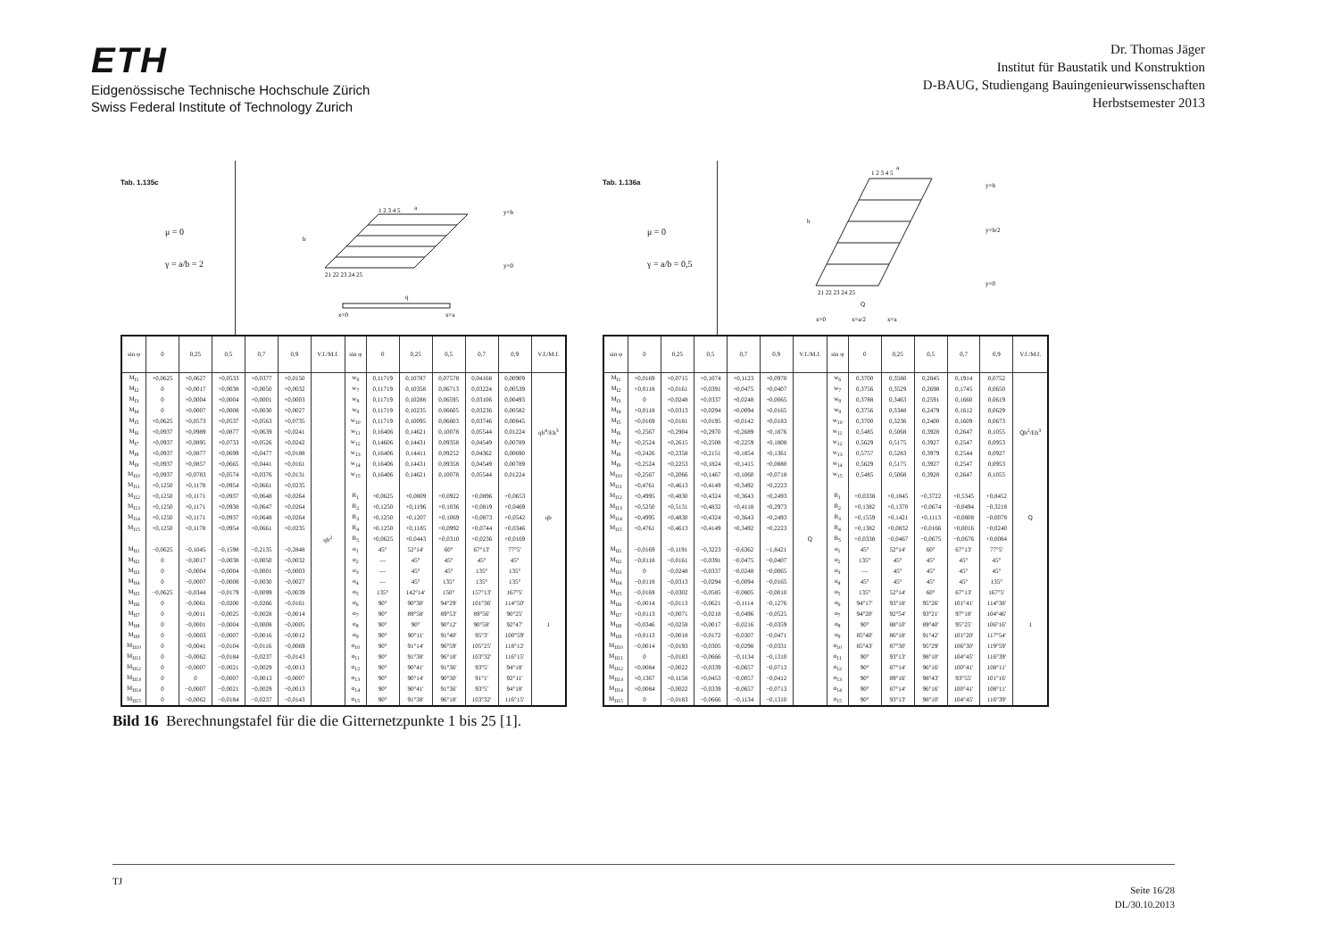ETH
Eidgenössische Technische Hochschule Zürich
Swiss Federal Institute of Technology Zurich
Dr. Thomas Jäger
Institut für Baustatik und Konstruktion
D-BAUG, Studiengang Bauingenieurwissenschaften
Herbstsemester 2013
Tab. 1.135c
μ = 0
γ = a/b = 2
1 2 3 4 5
21 22 23 24 25
a
b
x=0
x=a
q
y=b
y=0
| sin φ | 0 | 0,25 | 0,5 | 0,7 | 0,9 | V.f./M.f. | sin φ | 0 | 0,25 | 0,5 | 0,7 | 0,9 | V.f./M.f. |
| --- | --- | --- | --- | --- | --- | --- | --- | --- | --- | --- | --- | --- | --- |
| M<sub>I1</sub> | +0,0625 | +0,0627 | +0,0533 | +0,0377 | +0,0150 | qb<sup>2</sup> | w<sub>6</sub> | 0,11719 | 0,10787 | 0,07578 | 0,04168 | 0,00909 | qb<sup>4</sup>/Eh<sup>3</sup> |
| M<sub>I2</sub> | 0 | +0,0017 | +0,0038 | +0,0050 | +0,0032 | | w<sub>7</sub> | 0,11719 | 0,10358 | 0,06713 | 0,03224 | 0,00539 | |
| M<sub>I3</sub> | 0 | +0,0004 | +0,0004 | +0,0001 | +0,0003 | | w<sub>8</sub> | 0,11719 | 0,10288 | 0,06595 | 0,03106 | 0,00493 | |
| M<sub>I4</sub> | 0 | +0,0007 | +0,0008 | +0,0030 | +0,0027 | | w<sub>9</sub> | 0,11719 | 0,10235 | 0,06605 | 0,03236 | 0,00582 | |
| M<sub>I5</sub> | +0,0625 | +0,0573 | +0,0537 | +0,0563 | +0,0735 | | w<sub>10</sub> | 0,11719 | 0,10095 | 0,06803 | 0,03746 | 0,00845 | |
| M<sub>I6</sub> | +0,0937 | +0,0989 | +0,0877 | +0,0639 | +0,0241 | | w<sub>11</sub> | 0,16406 | 0,14621 | 0,10078 | 0,05544 | 0,01224 | |
| M<sub>I7</sub> | +0,0937 | +0,0895 | +0,0733 | +0,0526 | +0,0242 | | w<sub>12</sub> | 0,14606 | 0,14431 | 0,09358 | 0,04549 | 0,00789 | |
| M<sub>I8</sub> | +0,0937 | +0,0877 | +0,0699 | +0,0477 | +0,0188 | | w<sub>13</sub> | 0,16406 | 0,14411 | 0,09252 | 0,04362 | 0,00690 | |
| M<sub>I9</sub> | +0,0937 | +0,0857 | +0,0665 | +0,0441 | +0,0161 | | w<sub>14</sub> | 0,16406 | 0,14431 | 0,09358 | 0,04549 | 0,00789 | |
| M<sub>I10</sub> | +0,0937 | +0,0783 | +0,0574 | +0,0376 | +0,0131 | | w<sub>15</sub> | 0,16406 | 0,14621 | 0,10078 | 0,05544 | 0,01224 | |
| M<sub>I11</sub> | +0,1250 | +0,1178 | +0,0954 | +0,0661 | +0,0235 | | | | | | | | |
| M<sub>I12</sub> | +0,1250 | +0,1171 | +0,0937 | +0,0648 | +0,0264 | | R<sub>1</sub> | +0,0625 | +0,0809 | +0,0922 | +0,0896 | +0,0653 | qb |
| M<sub>I13</sub> | +0,1250 | +0,1171 | +0,0938 | +0,0647 | +0,0264 | | R<sub>2</sub> | +0,1250 | +0,1196 | +0,1036 | +0,0819 | +0,0469 | |
| M<sub>I14</sub> | +0,1250 | +0,1171 | +0,0937 | +0,0648 | +0,0264 | | R<sub>3</sub> | +0,1250 | +0,1207 | +0,1069 | +0,0873 | +0,0542 | |
| M<sub>I15</sub> | +0,1250 | +0,1178 | +0,0954 | +0,0661 | +0,0235 | | R<sub>4</sub> | +0,1250 | +0,1185 | +0,0992 | +0,0744 | +0,0346 | |
| | | | | | | | R<sub>5</sub> | +0,0625 | +0,0443 | +0,0310 | +0,0236 | +0,0169 | |
| M<sub>II1</sub> | −0,0625 | −0,1045 | −0,1598 | −0,2135 | −0,2848 | | α<sub>1</sub> | 45° | 52°14′ | 60° | 67°13′ | 77°5′ | 1 |
| M<sub>II2</sub> | 0 | −0,0017 | −0,0038 | −0,0050 | −0,0032 | | α<sub>2</sub> | — | 45° | 45° | 45° | 45° | |
| M<sub>II3</sub> | 0 | −0,0004 | −0,0004 | −0,0001 | −0,0003 | | α<sub>3</sub> | — | 45° | 45° | 135° | 135° | |
| M<sub>II4</sub> | 0 | −0,0007 | −0,0008 | −0,0030 | −0,0027 | | α<sub>4</sub> | — | 45° | 135° | 135° | 135° | |
| M<sub>II5</sub> | −0,0625 | −0,0344 | −0,0179 | −0,0099 | −0,0039 | | α<sub>5</sub> | 135° | 142°14′ | 150° | 157°13′ | 167°5′ | |
| M<sub>II6</sub> | 0 | −0,0061 | −0,0200 | −0,0266 | −0,0161 | | α<sub>6</sub> | 90° | 90°30′ | 94°29′ | 101°36′ | 114°50′ | |
| M<sub>II7</sub> | 0 | −0,0011 | −0,0025 | −0,0028 | −0,0014 | | α<sub>7</sub> | 90° | 89°58′ | 89°53′ | 89°56′ | 90°25′ | |
| M<sub>II8</sub> | 0 | −0,0001 | −0,0004 | −0,0008 | −0,0005 | | α<sub>8</sub> | 90° | 90° | 90°12′ | 90°58′ | 92°47′ | |
| M<sub>II9</sub> | 0 | −0,0003 | −0,0007 | −0,0016 | −0,0012 | | α<sub>9</sub> | 90° | 90°11′ | 91°40′ | 95°3′ | 100°59′ | |
| M<sub>II10</sub> | 0 | −0,0041 | −0,0104 | −0,0116 | −0,0069 | | α<sub>10</sub> | 90° | 91°14′ | 96°59′ | 105°25′ | 118°12′ | |
| M<sub>II11</sub> | 0 | −0,0062 | −0,0184 | −0,0237 | −0,0143 | | α<sub>11</sub> | 90° | 91°38′ | 96°18′ | 103°32′ | 116°15′ | |
| M<sub>II12</sub> | 0 | −0,0007 | −0,0021 | −0,0029 | −0,0013 | | α<sub>12</sub> | 90° | 90°41′ | 91°36′ | 93°5′ | 94°18′ | |
| M<sub>II13</sub> | 0 | 0 | −0,0007 | −0,0013 | −0,0007 | | α<sub>13</sub> | 90° | 90°14′ | 90°30′ | 91°1′ | 92°11′ | |
| M<sub>II14</sub> | 0 | −0,0007 | −0,0021 | −0,0029 | −0,0013 | | α<sub>14</sub> | 90° | 90°41′ | 91°36′ | 93°5′ | 94°18′ | |
| M<sub>II15</sub> | 0 | −0,0062 | −0,0184 | −0,0237 | −0,0143 | | α<sub>15</sub> | 90° | 91°38′ | 96°18′ | 103°32′ | 116°15′ | |
Tab. 1.136a
μ = 0
γ = a/b = 0,5
1 2 3 4 5
21 22 23 24 25
a
b
x=0
x=a/2
x=a
Q
y=b
y=b/2
y=0
| sin φ | 0 | 0,25 | 0,5 | 0,7 | 0,9 | V.f./M.f. | sin φ | 0 | 0,25 | 0,5 | 0,7 | 0,9 | V.f./M.f. |
| --- | --- | --- | --- | --- | --- | --- | --- | --- | --- | --- | --- | --- | --- |
| M<sub>I1</sub> | +0,0169 | +0,0715 | +0,1074 | +0,1123 | +0,0970 | Q | w<sub>6</sub> | 0,3700 | 0,3580 | 0,2845 | 0,1914 | 0,0752 | Qb<sup>2</sup>/Eh<sup>3</sup> |
| M<sub>I2</sub> | +0,0118 | +0,0161 | +0,0391 | +0,0475 | +0,0407 | | w<sub>7</sub> | 0,3756 | 0,3529 | 0,2698 | 0,1745 | 0,0650 | |
| M<sub>I3</sub> | 0 | +0,0248 | +0,0337 | +0,0248 | +0,0065 | | w<sub>8</sub> | 0,3788 | 0,3463 | 0,2591 | 0,1660 | 0,0619 | |
| M<sub>I4</sub> | +0,0118 | +0,0313 | +0,0294 | +0,0094 | +0,0165 | | w<sub>9</sub> | 0,3756 | 0,3348 | 0,2479 | 0,1612 | 0,0629 | |
| M<sub>I5</sub> | +0,0169 | +0,0181 | +0,0195 | +0,0142 | +0,0183 | | w<sub>10</sub> | 0,3700 | 0,3236 | 0,2400 | 0,1609 | 0,0673 | |
| M<sub>I6</sub> | +0,2567 | +0,2904 | +0,2970 | +0,2689 | +0,1876 | | w<sub>11</sub> | 0,5485 | 0,5068 | 0,3928 | 0,2647 | 0,1055 | |
| M<sub>I7</sub> | +0,2524 | +0,2615 | +0,2508 | +0,2259 | +0,1808 | | w<sub>12</sub> | 0,5629 | 0,5175 | 0,3927 | 0,2547 | 0,0953 | |
| M<sub>I8</sub> | +0,2426 | +0,2358 | +0,2151 | +0,1854 | +0,1361 | | w<sub>13</sub> | 0,5757 | 0,5283 | 0,3979 | 0,2544 | 0,0927 | |
| M<sub>I9</sub> | +0,2524 | +0,2253 | +0,1824 | +0,1415 | +0,0880 | | w<sub>14</sub> | 0,5629 | 0,5175 | 0,3927 | 0,2547 | 0,0953 | |
| M<sub>I10</sub> | +0,2567 | +0,2066 | +0,1467 | +0,1060 | +0,0718 | | w<sub>15</sub> | 0,5485 | 0,5068 | 0,3928 | 0,2647 | 0,1055 | |
| M<sub>I11</sub> | +0,4761 | +0,4613 | +0,4149 | +0,3492 | +0,2223 | | | | | | | | |
| M<sub>I12</sub> | +0,4995 | +0,4830 | +0,4324 | +0,3643 | +0,2493 | | R<sub>1</sub> | +0,0338 | +0,1845 | +0,3722 | +0,5345 | +0,8452 | Q |
| M<sub>I13</sub> | +0,5250 | +0,5131 | +0,4832 | +0,4118 | +0,2973 | | R<sub>2</sub> | +0,1382 | +0,1370 | +0,0674 | −0,0494 | −0,3218 | |
| M<sub>I14</sub> | +0,4995 | +0,4830 | +0,4324 | +0,3643 | +0,2493 | | R<sub>3</sub> | +0,1559 | +0,1421 | +0,1113 | +0,0808 | −0,0078 | |
| M<sub>I15</sub> | +0,4761 | +0,4613 | +0,4149 | +0,3492 | +0,2223 | | R<sub>4</sub> | +0,1382 | +0,0832 | +0,0166 | +0,0016 | −0,0240 | |
| | | | | | | | R<sub>5</sub> | +0,0338 | −0,0467 | −0,0675 | −0,0676 | +0,0084 | |
| M<sub>II1</sub> | −0,0169 | −0,1191 | −0,3223 | −0,6362 | −1,8421 | | α<sub>1</sub> | 45° | 52°14′ | 60° | 67°13′ | 77°5′ | 1 |
| M<sub>II2</sub> | −0,0118 | −0,0161 | −0,0391 | −0,0475 | −0,0407 | | α<sub>2</sub> | 135° | 45° | 45° | 45° | 45° | |
| M<sub>II3</sub> | 0 | −0,0248 | −0,0337 | −0,0248 | −0,0065 | | α<sub>3</sub> | — | 45° | 45° | 45° | 45° | |
| M<sub>II4</sub> | −0,0118 | −0,0313 | −0,0294 | −0,0094 | −0,0165 | | α<sub>4</sub> | 45° | 45° | 45° | 45° | 135° | |
| M<sub>II5</sub> | −0,0169 | −0,0302 | −0,0585 | −0,0805 | −0,0010 | | α<sub>5</sub> | 135° | 52°14′ | 60° | 67°13′ | 167°5′ | |
| M<sub>II6</sub> | −0,0014 | −0,0113 | −0,0621 | −0,1114 | −0,1276 | | α<sub>6</sub> | 94°17′ | 93°18′ | 95°26′ | 101°41′ | 114°38′ | |
| M<sub>II7</sub> | +0,0113 | +0,0071 | −0,0218 | −0,0496 | −0,0525 | | α<sub>7</sub> | 94°20′ | 92°54′ | 93°21′ | 97°18′ | 104°46′ | |
| M<sub>II8</sub> | +0,0346 | +0,0258 | +0,0017 | −0,0216 | −0,0359 | | α<sub>8</sub> | 90° | 88°10′ | 89°40′ | 95°25′ | 106°16′ | |
| M<sub>II9</sub> | +0,0113 | −0,0018 | −0,0172 | −0,0307 | −0,0471 | | α<sub>9</sub> | 85°40′ | 86°18′ | 91°42′ | 101°20′ | 117°54′ | |
| M<sub>II10</sub> | −0,0014 | −0,0193 | −0,0305 | −0,0298 | −0,0331 | | α<sub>10</sub> | 85°43′ | 87°30′ | 95°29′ | 106°30′ | 119°59′ | |
| M<sub>II11</sub> | 0 | −0,0183 | −0,0666 | −0,1134 | −0,1310 | | α<sub>11</sub> | 90° | 93°13′ | 98°10′ | 104°45′ | 116°39′ | |
| M<sub>II12</sub> | +0,0084 | −0,0022 | −0,0339 | −0,0657 | −0,0713 | | α<sub>12</sub> | 90° | 87°14′ | 96°16′ | 100°41′ | 108°11′ | |
| M<sub>II13</sub> | +0,1367 | +0,1158 | +0,0453 | −0,0057 | −0,0412 | | α<sub>13</sub> | 90° | 89°16′ | 98°43′ | 93°55′ | 101°16′ | |
| M<sub>II14</sub> | +0,0084 | −0,0022 | −0,0339 | −0,0657 | −0,0713 | | α<sub>14</sub> | 90° | 87°14′ | 96°16′ | 100°41′ | 108°11′ | |
| M<sub>II15</sub> | 0 | −0,0183 | −0,0666 | −0,1134 | −0,1310 | | α<sub>15</sub> | 90° | 93°13′ | 98°10′ | 104°45′ | 116°39′ | |
Bild 16 Berechnungstafel für die die Gitternetzpunkte 1 bis 25 [1].
TJ
Seite 16/28
DL/30.10.2013